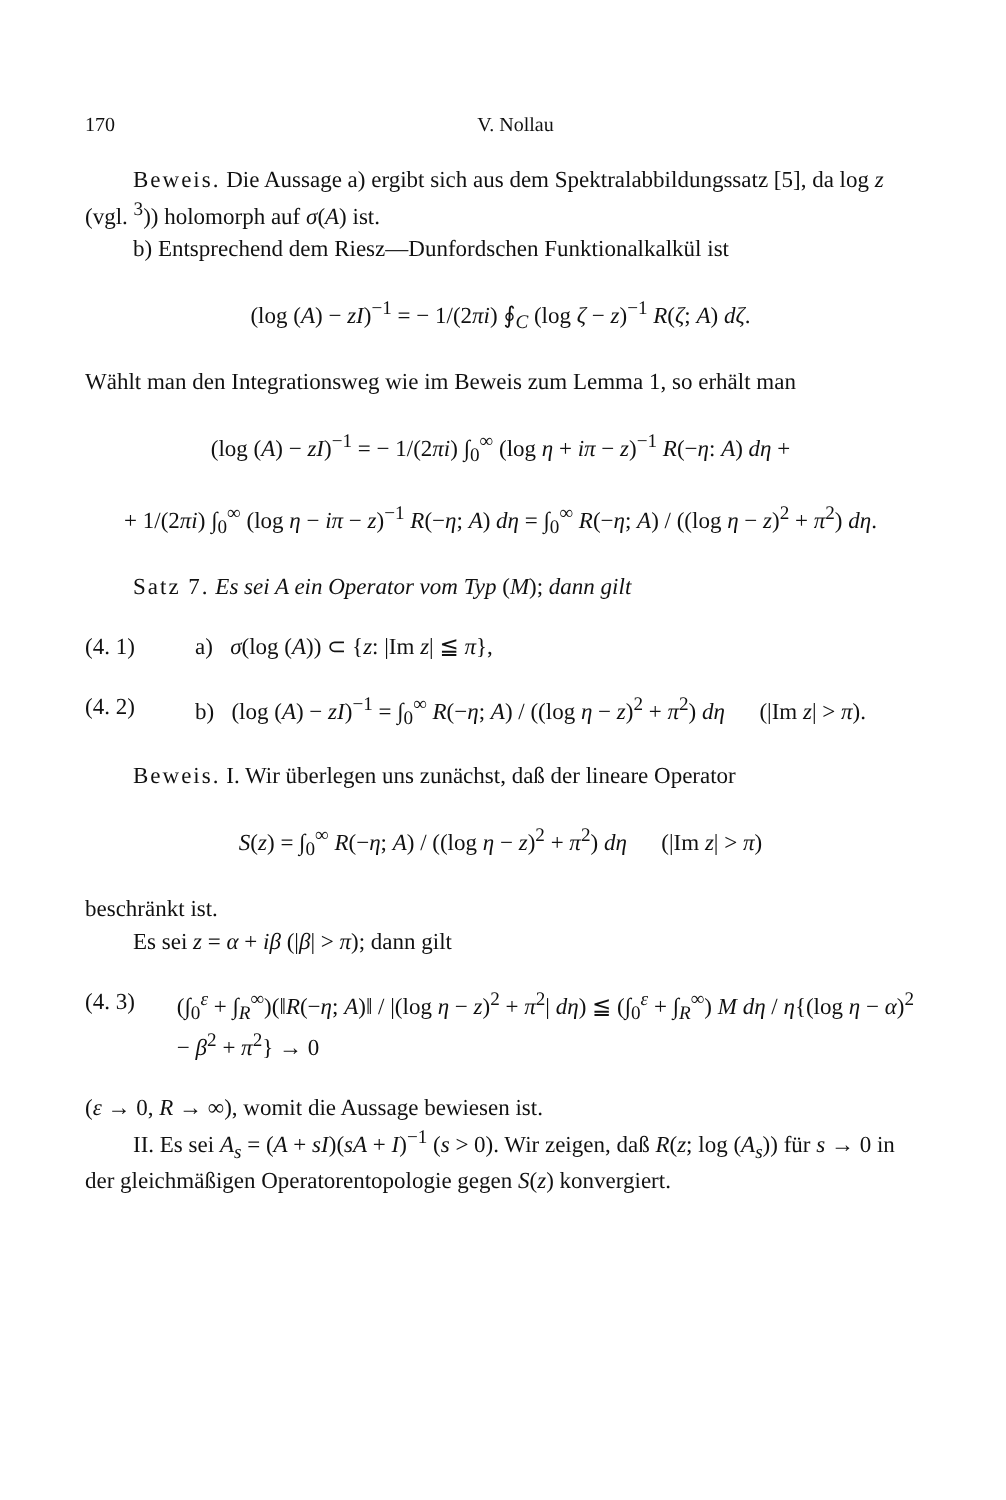170 V. Nollau
Beweis. Die Aussage a) ergibt sich aus dem Spektralabbildungssatz [5], da log z (vgl. <sup>3</sup>)) holomorph auf σ(A) ist.
b) Entsprechend dem Riesz—Dunfordschen Funktionalkalkül ist
(log (A) − zI)<sup>−1</sup> = − 1/(2πi) ∮<sub>C</sub> (log ζ − z)<sup>−1</sup> R(ζ; A) dζ.
Wählt man den Integrationsweg wie im Beweis zum Lemma 1, so erhält man
(log (A) − zI)<sup>−1</sup> = − 1/(2πi) ∫<sub>0</sub><sup>∞</sup> (log η + iπ − z)<sup>−1</sup> R(−η: A) dη +
+ 1/(2πi) ∫<sub>0</sub><sup>∞</sup> (log η − iπ − z)<sup>−1</sup> R(−η; A) dη = ∫<sub>0</sub><sup>∞</sup> R(−η; A) / ((log η − z)<sup>2</sup> + π<sup>2</sup>) dη.
Satz 7. Es sei A ein Operator vom Typ (M); dann gilt
(4. 1) a) σ(log (A)) ⊂ {z: |Im z| ≦ π},
(4. 2) b) (log (A) − zI)<sup>−1</sup> = ∫<sub>0</sub><sup>∞</sup> R(−η; A) / ((log η − z)<sup>2</sup> + π<sup>2</sup>) dη (|Im z| > π).
Beweis. I. Wir überlegen uns zunächst, daß der lineare Operator
S(z) = ∫<sub>0</sub><sup>∞</sup> R(−η; A) / ((log η − z)<sup>2</sup> + π<sup>2</sup>) dη (|Im z| > π)
beschränkt ist.
Es sei z = α + iβ (|β| > π); dann gilt
(4. 3) (∫<sub>0</sub><sup>ε</sup> + ∫<sub>R</sub><sup>∞</sup>)(‖R(−η; A)‖ / |(log η − z)<sup>2</sup> + π<sup>2</sup>| dη) ≦ (∫<sub>0</sub><sup>ε</sup> + ∫<sub>R</sub><sup>∞</sup>) M dη / η{(log η − α)<sup>2</sup> − β<sup>2</sup> + π<sup>2</sup>} → 0
(ε → 0, R → ∞), womit die Aussage bewiesen ist.
II. Es sei A<sub>s</sub> = (A + sI)(sA + I)<sup>−1</sup> (s > 0). Wir zeigen, daß R(z; log (A<sub>s</sub>)) für s → 0 in der gleichmäßigen Operatorentopologie gegen S(z) konvergiert.